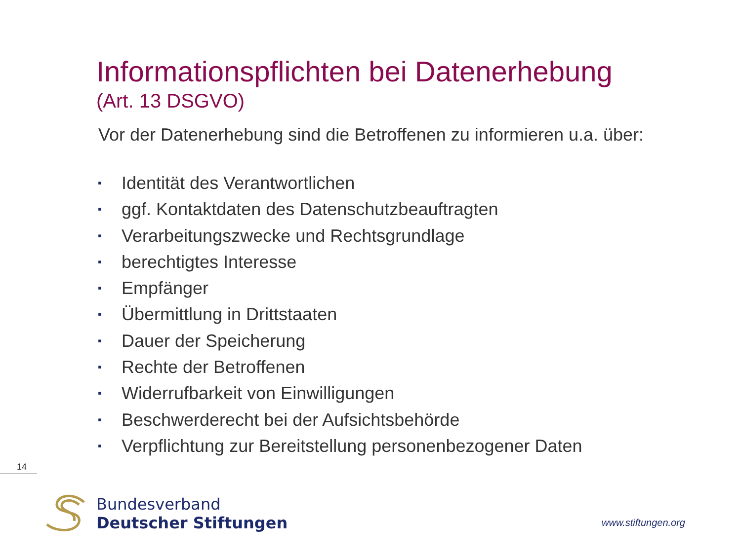Informationspflichten bei Datenerhebung
(Art. 13 DSGVO)
Vor der Datenerhebung sind die Betroffenen zu informieren u.a. über:
▪ Identität des Verantwortlichen
▪ ggf. Kontaktdaten des Datenschutzbeauftragten
▪ Verarbeitungszwecke und Rechtsgrundlage
▪ berechtigtes Interesse
▪ Empfänger
▪ Übermittlung in Drittstaaten
▪ Dauer der Speicherung
▪ Rechte der Betroffenen
▪ Widerrufbarkeit von Einwilligungen
▪ Beschwerderecht bei der Aufsichtsbehörde
▪ Verpflichtung zur Bereitstellung personenbezogener Daten
14
Bundesverband
Deutscher Stiftungen
www.stiftungen.org